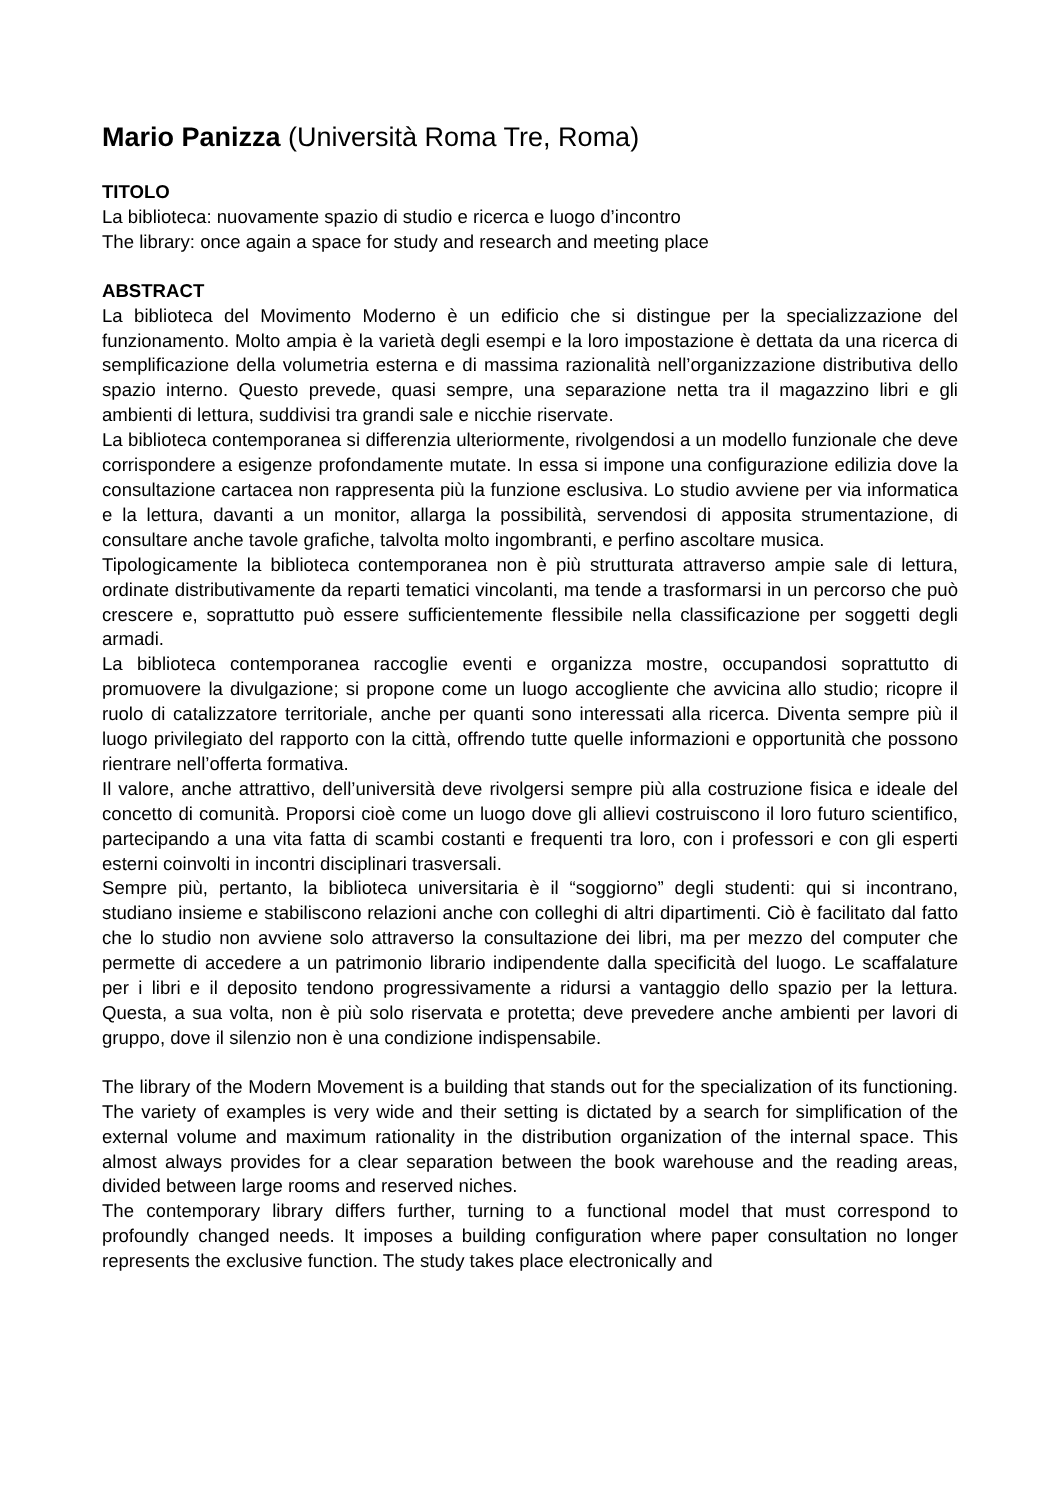Mario Panizza (Università Roma Tre, Roma)
TITOLO
La biblioteca: nuovamente spazio di studio e ricerca e luogo d’incontro
The library: once again a space for study and research and meeting place
ABSTRACT
La biblioteca del Movimento Moderno è un edificio che si distingue per la specializzazione del funzionamento. Molto ampia è la varietà degli esempi e la loro impostazione è dettata da una ricerca di semplificazione della volumetria esterna e di massima razionalità nell’organizzazione distributiva dello spazio interno. Questo prevede, quasi sempre, una separazione netta tra il magazzino libri e gli ambienti di lettura, suddivisi tra grandi sale e nicchie riservate.
La biblioteca contemporanea si differenzia ulteriormente, rivolgendosi a un modello funzionale che deve corrispondere a esigenze profondamente mutate. In essa si impone una configurazione edilizia dove la consultazione cartacea non rappresenta più la funzione esclusiva. Lo studio avviene per via informatica e la lettura, davanti a un monitor, allarga la possibilità, servendosi di apposita strumentazione, di consultare anche tavole grafiche, talvolta molto ingombranti, e perfino ascoltare musica.
Tipologicamente la biblioteca contemporanea non è più strutturata attraverso ampie sale di lettura, ordinate distributivamente da reparti tematici vincolanti, ma tende a trasformarsi in un percorso che può crescere e, soprattutto può essere sufficientemente flessibile nella classificazione per soggetti degli armadi.
La biblioteca contemporanea raccoglie eventi e organizza mostre, occupandosi soprattutto di promuovere la divulgazione; si propone come un luogo accogliente che avvicina allo studio; ricopre il ruolo di catalizzatore territoriale, anche per quanti sono interessati alla ricerca. Diventa sempre più il luogo privilegiato del rapporto con la città, offrendo tutte quelle informazioni e opportunità che possono rientrare nell’offerta formativa.
Il valore, anche attrattivo, dell’università deve rivolgersi sempre più alla costruzione fisica e ideale del concetto di comunità. Proporsi cioè come un luogo dove gli allievi costruiscono il loro futuro scientifico, partecipando a una vita fatta di scambi costanti e frequenti tra loro, con i professori e con gli esperti esterni coinvolti in incontri disciplinari trasversali.
Sempre più, pertanto, la biblioteca universitaria è il “soggiorno” degli studenti: qui si incontrano, studiano insieme e stabiliscono relazioni anche con colleghi di altri dipartimenti. Ciò è facilitato dal fatto che lo studio non avviene solo attraverso la consultazione dei libri, ma per mezzo del computer che permette di accedere a un patrimonio librario indipendente dalla specificità del luogo. Le scaffalature per i libri e il deposito tendono progressivamente a ridursi a vantaggio dello spazio per la lettura. Questa, a sua volta, non è più solo riservata e protetta; deve prevedere anche ambienti per lavori di gruppo, dove il silenzio non è una condizione indispensabile.
The library of the Modern Movement is a building that stands out for the specialization of its functioning. The variety of examples is very wide and their setting is dictated by a search for simplification of the external volume and maximum rationality in the distribution organization of the internal space. This almost always provides for a clear separation between the book warehouse and the reading areas, divided between large rooms and reserved niches.
The contemporary library differs further, turning to a functional model that must correspond to profoundly changed needs. It imposes a building configuration where paper consultation no longer represents the exclusive function. The study takes place electronically and